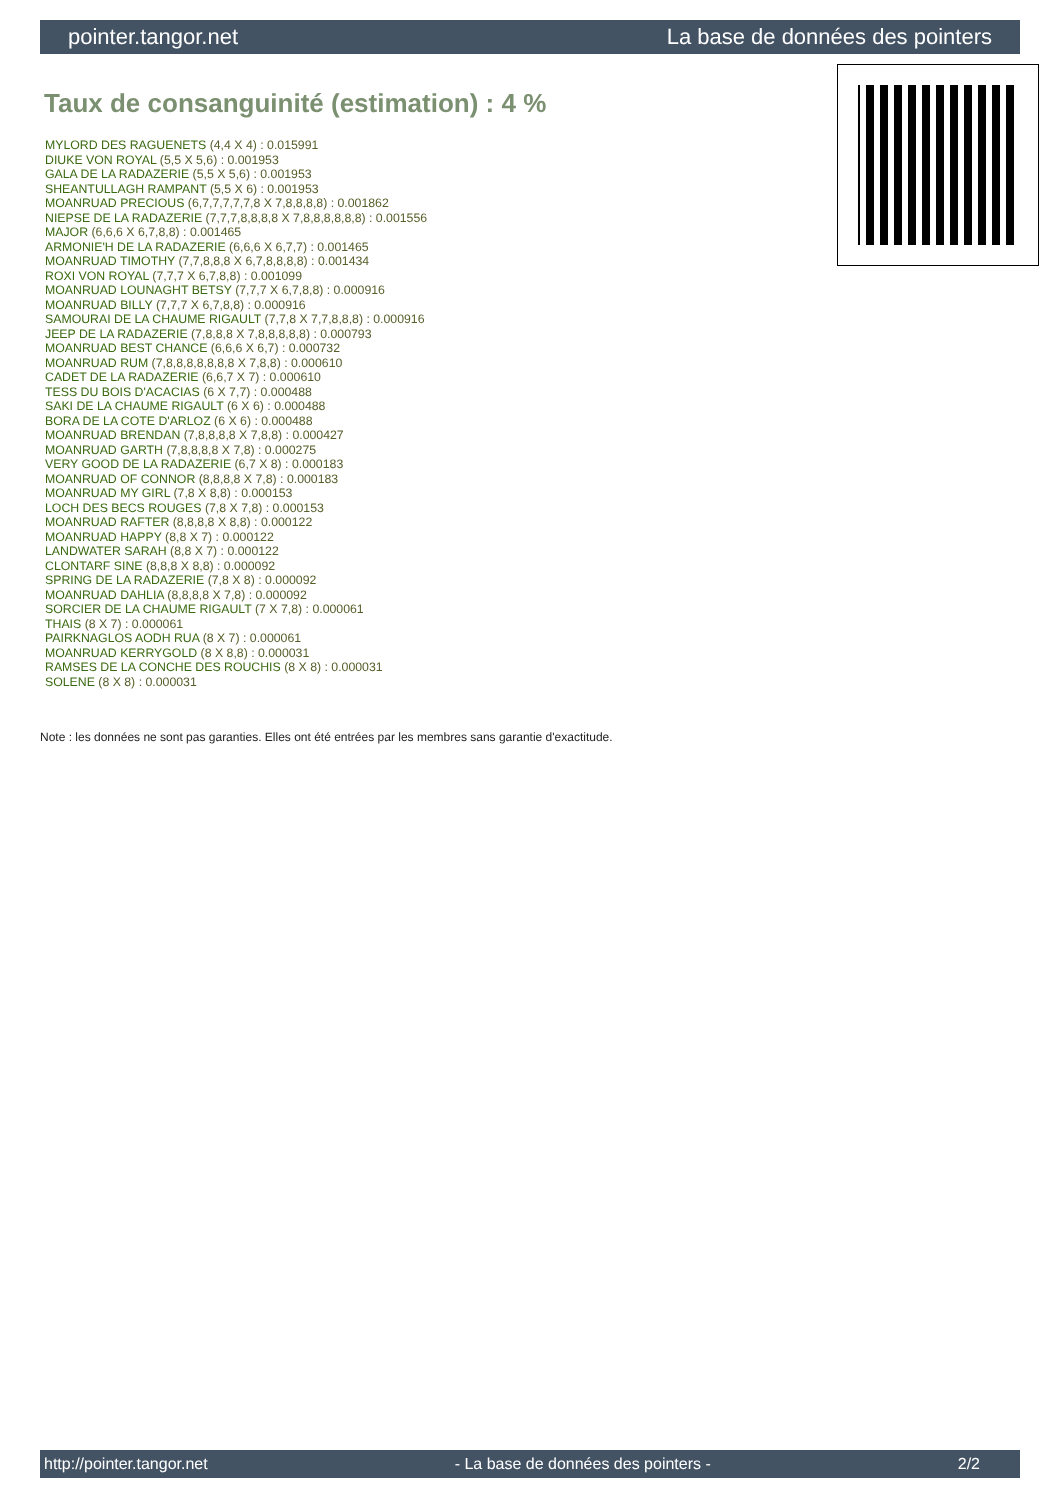pointer.tangor.net La base de données des pointers
Taux de consanguinité (estimation) : 4 %
MYLORD DES RAGUENETS (4,4 X 4) : 0.015991
DIUKE VON ROYAL (5,5 X 5,6) : 0.001953
GALA DE LA RADAZERIE (5,5 X 5,6) : 0.001953
SHEANTULLAGH RAMPANT (5,5 X 6) : 0.001953
MOANRUAD PRECIOUS (6,7,7,7,7,7,8 X 7,8,8,8,8) : 0.001862
NIEPSE DE LA RADAZERIE (7,7,7,8,8,8,8 X 7,8,8,8,8,8,8) : 0.001556
MAJOR (6,6,6 X 6,7,8,8) : 0.001465
ARMONIE'H DE LA RADAZERIE (6,6,6 X 6,7,7) : 0.001465
MOANRUAD TIMOTHY (7,7,8,8,8 X 6,7,8,8,8,8) : 0.001434
ROXI VON ROYAL (7,7,7 X 6,7,8,8) : 0.001099
MOANRUAD LOUNAGHT BETSY (7,7,7 X 6,7,8,8) : 0.000916
MOANRUAD BILLY (7,7,7 X 6,7,8,8) : 0.000916
SAMOURAI DE LA CHAUME RIGAULT (7,7,8 X 7,7,8,8,8) : 0.000916
JEEP DE LA RADAZERIE (7,8,8,8 X 7,8,8,8,8,8) : 0.000793
MOANRUAD BEST CHANCE (6,6,6 X 6,7) : 0.000732
MOANRUAD RUM (7,8,8,8,8,8,8,8 X 7,8,8) : 0.000610
CADET DE LA RADAZERIE (6,6,7 X 7) : 0.000610
TESS DU BOIS D'ACACIAS (6 X 7,7) : 0.000488
SAKI DE LA CHAUME RIGAULT (6 X 6) : 0.000488
BORA DE LA COTE D'ARLOZ (6 X 6) : 0.000488
MOANRUAD BRENDAN (7,8,8,8,8 X 7,8,8) : 0.000427
MOANRUAD GARTH (7,8,8,8,8 X 7,8) : 0.000275
VERY GOOD DE LA RADAZERIE (6,7 X 8) : 0.000183
MOANRUAD OF CONNOR (8,8,8,8 X 7,8) : 0.000183
MOANRUAD MY GIRL (7,8 X 8,8) : 0.000153
LOCH DES BECS ROUGES (7,8 X 7,8) : 0.000153
MOANRUAD RAFTER (8,8,8,8 X 8,8) : 0.000122
MOANRUAD HAPPY (8,8 X 7) : 0.000122
LANDWATER SARAH (8,8 X 7) : 0.000122
CLONTARF SINE (8,8,8 X 8,8) : 0.000092
SPRING DE LA RADAZERIE (7,8 X 8) : 0.000092
MOANRUAD DAHLIA (8,8,8,8 X 7,8) : 0.000092
SORCIER DE LA CHAUME RIGAULT (7 X 7,8) : 0.000061
THAIS (8 X 7) : 0.000061
PAIRKNAGLOS AODH RUA (8 X 7) : 0.000061
MOANRUAD KERRYGOLD (8 X 8,8) : 0.000031
RAMSES DE LA CONCHE DES ROUCHIS (8 X 8) : 0.000031
SOLENE (8 X 8) : 0.000031
Note : les données ne sont pas garanties. Elles ont été entrées par les membres sans garantie d'exactitude.
http://pointer.tangor.net - La base de données des pointers - 2/2